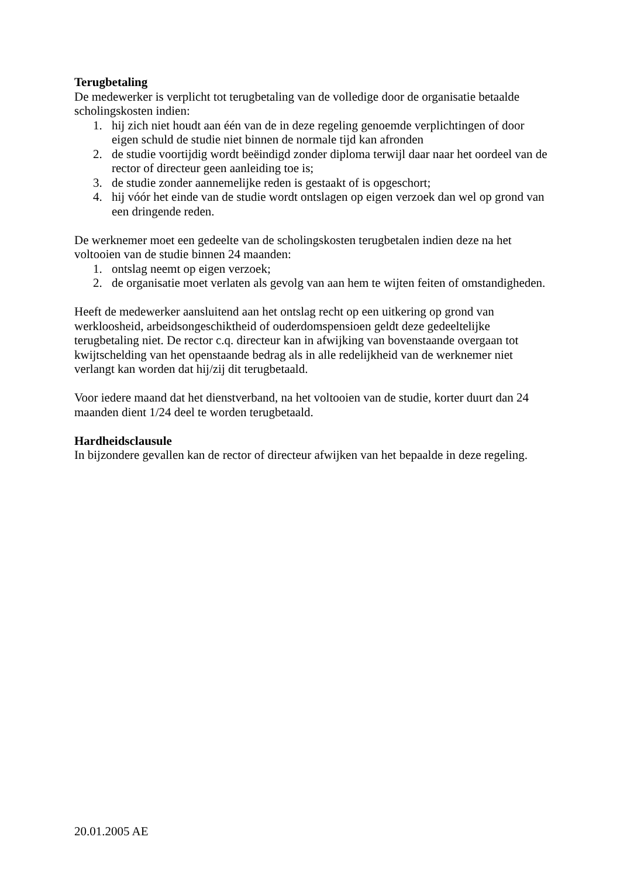Terugbetaling
De medewerker is verplicht tot terugbetaling van de volledige door de organisatie betaalde scholingskosten indien:
1. hij zich niet houdt aan één van de in deze regeling genoemde verplichtingen of door eigen schuld de studie niet binnen de normale tijd kan afronden
2. de studie voortijdig wordt beëindigd zonder diploma terwijl daar naar het oordeel van de rector of directeur geen aanleiding toe is;
3. de studie zonder aannemelijke reden is gestaakt of is opgeschort;
4. hij vóór het einde van de studie wordt ontslagen op eigen verzoek dan wel op grond van een dringende reden.
De werknemer moet een gedeelte van de scholingskosten terugbetalen indien deze na het voltooien van de studie binnen 24 maanden:
1. ontslag neemt op eigen verzoek;
2. de organisatie moet verlaten als gevolg van aan hem te wijten feiten of omstandigheden.
Heeft de medewerker aansluitend aan het ontslag recht op een uitkering op grond van werkloosheid, arbeidsongeschiktheid of ouderdomspensioen geldt deze gedeeltelijke terugbetaling niet. De rector c.q. directeur kan in afwijking van bovenstaande overgaan tot kwijtschelding van het openstaande bedrag als in alle redelijkheid van de werknemer niet verlangt kan worden dat hij/zij dit terugbetaald.
Voor iedere maand dat het dienstverband, na het voltooien van de studie, korter duurt dan 24 maanden dient 1/24 deel te worden terugbetaald.
Hardheidsclausule
In bijzondere gevallen kan de rector of directeur afwijken van het bepaalde in deze regeling.
20.01.2005 AE